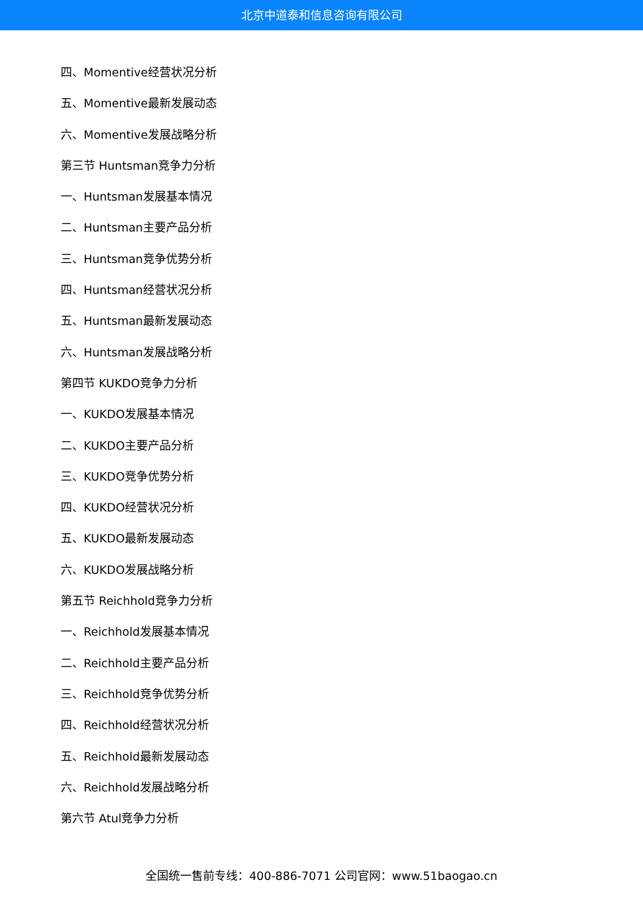北京中道泰和信息咨询有限公司
四、Momentive经营状况分析
五、Momentive最新发展动态
六、Momentive发展战略分析
第三节 Huntsman竞争力分析
一、Huntsman发展基本情况
二、Huntsman主要产品分析
三、Huntsman竞争优势分析
四、Huntsman经营状况分析
五、Huntsman最新发展动态
六、Huntsman发展战略分析
第四节 KUKDO竞争力分析
一、KUKDO发展基本情况
二、KUKDO主要产品分析
三、KUKDO竞争优势分析
四、KUKDO经营状况分析
五、KUKDO最新发展动态
六、KUKDO发展战略分析
第五节 Reichhold竞争力分析
一、Reichhold发展基本情况
二、Reichhold主要产品分析
三、Reichhold竞争优势分析
四、Reichhold经营状况分析
五、Reichhold最新发展动态
六、Reichhold发展战略分析
第六节 Atul竞争力分析
全国统一售前专线：400-886-7071 公司官网：www.51baogao.cn